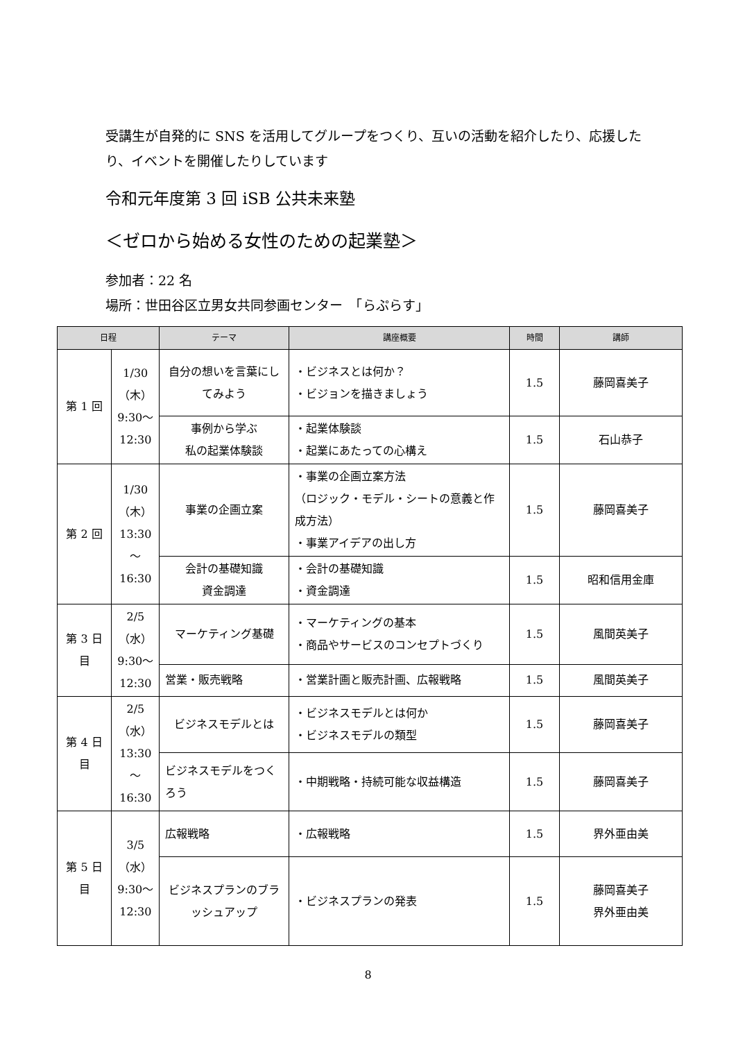受講生が自発的に SNS を活用してグループをつくり、互いの活動を紹介したり、応援したり、イベントを開催したりしています
令和元年度第 3 回 iSB 公共未来塾
＜ゼロから始める女性のための起業塾＞
参加者：22 名
場所：世田谷区立男女共同参画センター　「らぷらす」
| 日程 | | テーマ | 講座概要 | 時間 | 講師 |
| --- | --- | --- | --- | --- | --- |
| 第 1 回 | 1/30 （木） 9:30～ 12:30 | 自分の想いを言葉にしてみよう | ・ビジネスとは何か？ ・ビジョンを描きましょう | 1.5 | 藤岡喜美子 |
| | | 事例から学ぶ 私の起業体験談 | ・起業体験談 ・起業にあたっての心構え | 1.5 | 石山恭子 |
| 第 2 回 | 1/30 （木） 13:30 ～ 16:30 | 事業の企画立案 | ・事業の企画立案方法 （ロジック・モデル・シートの意義と作成方法） ・事業アイデアの出し方 | 1.5 | 藤岡喜美子 |
| | | 会計の基礎知識 資金調達 | ・会計の基礎知識 ・資金調達 | 1.5 | 昭和信用金庫 |
| 第 3 日目 | 2/5 （水） 9:30～ 12:30 | マーケティング基礎 | ・マーケティングの基本 ・商品やサービスのコンセプトづくり | 1.5 | 風間英美子 |
| | | 営業・販売戦略 | ・営業計画と販売計画、広報戦略 | 1.5 | 風間英美子 |
| 第 4 日目 | 2/5 （水） 13:30 ～ 16:30 | ビジネスモデルとは | ・ビジネスモデルとは何か ・ビジネスモデルの類型 | 1.5 | 藤岡喜美子 |
| | | ビジネスモデルをつくろう | ・中期戦略・持続可能な収益構造 | 1.5 | 藤岡喜美子 |
| 第 5 日目 | 3/5 （水） 9:30～ 12:30 | 広報戦略 | ・広報戦略 | 1.5 | 界外亜由美 |
| | | ビジネスプランのブラッシュアップ | ・ビジネスプランの発表 | 1.5 | 藤岡喜美子 界外亜由美 |
8